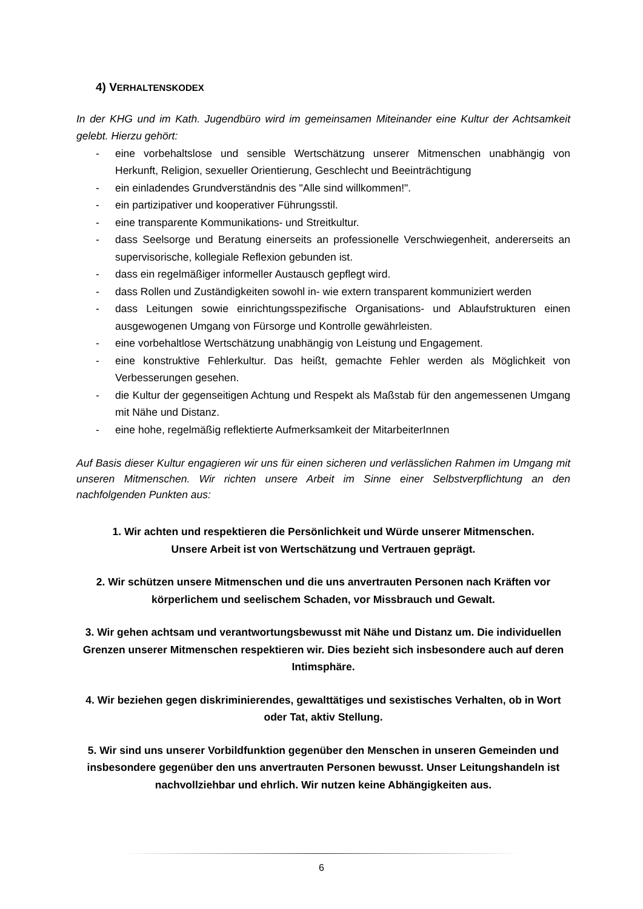4) VERHALTENSKODEX
In der KHG und im Kath. Jugendbüro wird im gemeinsamen Miteinander eine Kultur der Achtsamkeit gelebt. Hierzu gehört:
- eine vorbehaltslose und sensible Wertschätzung unserer Mitmenschen unabhängig von Herkunft, Religion, sexueller Orientierung, Geschlecht und Beeinträchtigung
- ein einladendes Grundverständnis des "Alle sind willkommen!".
- ein partizipativer und kooperativer Führungsstil.
- eine transparente Kommunikations- und Streitkultur.
- dass Seelsorge und Beratung einerseits an professionelle Verschwiegenheit, andererseits an supervisorische, kollegiale Reflexion gebunden ist.
- dass ein regelmäßiger informeller Austausch gepflegt wird.
- dass Rollen und Zuständigkeiten sowohl in- wie extern transparent kommuniziert werden
- dass Leitungen sowie einrichtungsspezifische Organisations- und Ablaufstrukturen einen ausgewogenen Umgang von Fürsorge und Kontrolle gewährleisten.
- eine vorbehaltlose Wertschätzung unabhängig von Leistung und Engagement.
- eine konstruktive Fehlerkultur. Das heißt, gemachte Fehler werden als Möglichkeit von Verbesserungen gesehen.
- die Kultur der gegenseitigen Achtung und Respekt als Maßstab für den angemessenen Umgang mit Nähe und Distanz.
- eine hohe, regelmäßig reflektierte Aufmerksamkeit der MitarbeiterInnen
Auf Basis dieser Kultur engagieren wir uns für einen sicheren und verlässlichen Rahmen im Umgang mit unseren Mitmenschen. Wir richten unsere Arbeit im Sinne einer Selbstverpflichtung an den nachfolgenden Punkten aus:
1. Wir achten und respektieren die Persönlichkeit und Würde unserer Mitmenschen.
Unsere Arbeit ist von Wertschätzung und Vertrauen geprägt.
2. Wir schützen unsere Mitmenschen und die uns anvertrauten Personen nach Kräften vor körperlichem und seelischem Schaden, vor Missbrauch und Gewalt.
3. Wir gehen achtsam und verantwortungsbewusst mit Nähe und Distanz um. Die individuellen Grenzen unserer Mitmenschen respektieren wir. Dies bezieht sich insbesondere auch auf deren Intimsphäre.
4. Wir beziehen gegen diskriminierendes, gewalttätiges und sexistisches Verhalten, ob in Wort oder Tat, aktiv Stellung.
5. Wir sind uns unserer Vorbildfunktion gegenüber den Menschen in unseren Gemeinden und insbesondere gegenüber den uns anvertrauten Personen bewusst. Unser Leitungshandeln ist nachvollziehbar und ehrlich. Wir nutzen keine Abhängigkeiten aus.
6